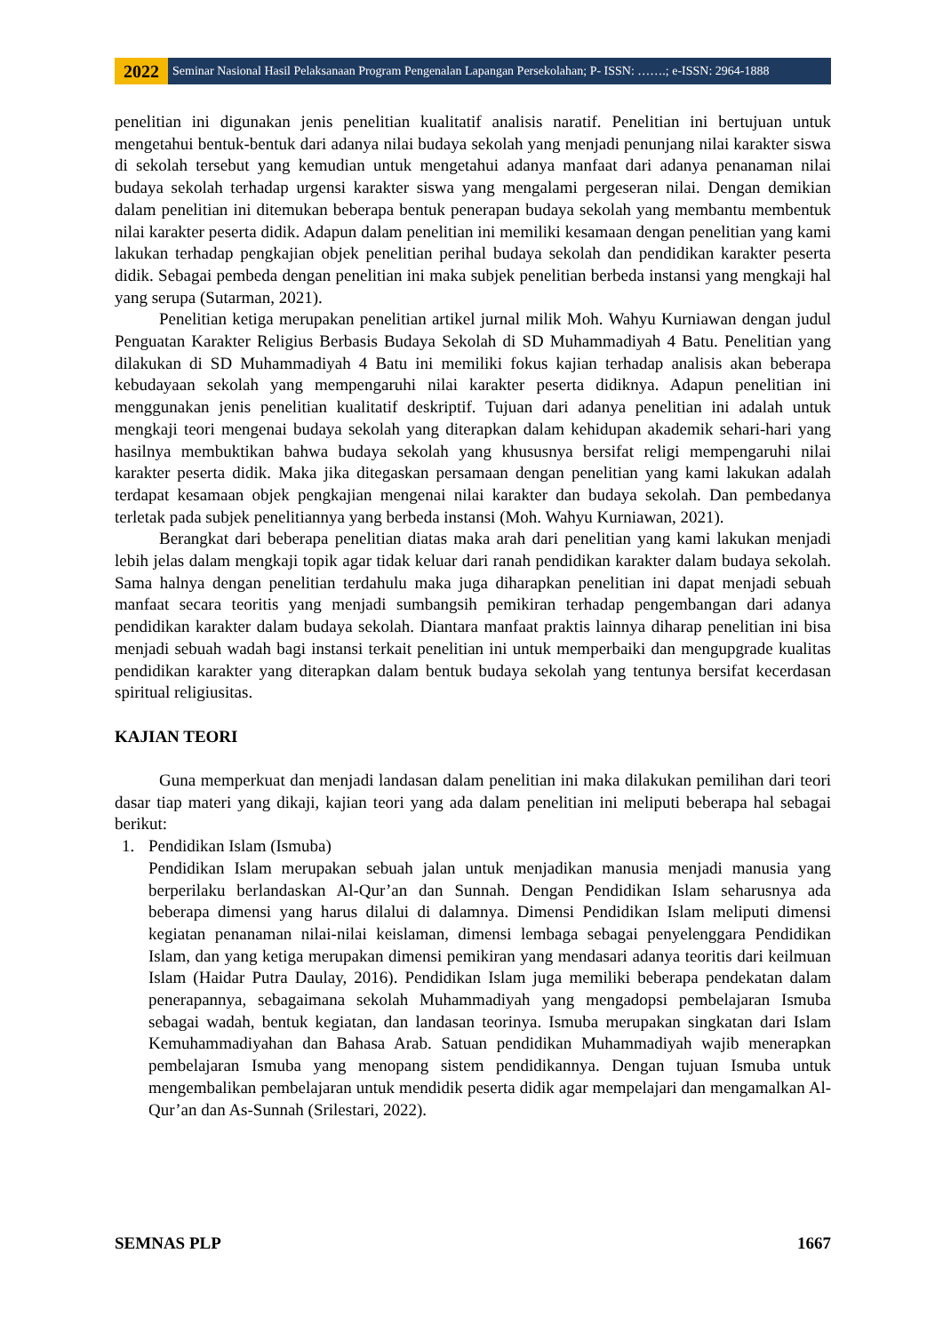2022
Seminar Nasional Hasil Pelaksanaan Program Pengenalan Lapangan Persekolahan; P- ISSN: …….; e-ISSN: 2964-1888
penelitian ini digunakan jenis penelitian kualitatif analisis naratif. Penelitian ini bertujuan untuk mengetahui bentuk-bentuk dari adanya nilai budaya sekolah yang menjadi penunjang nilai karakter siswa di sekolah tersebut yang kemudian untuk mengetahui adanya manfaat dari adanya penanaman nilai budaya sekolah terhadap urgensi karakter siswa yang mengalami pergeseran nilai. Dengan demikian dalam penelitian ini ditemukan beberapa bentuk penerapan budaya sekolah yang membantu membentuk nilai karakter peserta didik. Adapun dalam penelitian ini memiliki kesamaan dengan penelitian yang kami lakukan terhadap pengkajian objek penelitian perihal budaya sekolah dan pendidikan karakter peserta didik. Sebagai pembeda dengan penelitian ini maka subjek penelitian berbeda instansi yang mengkaji hal yang serupa (Sutarman, 2021).
Penelitian ketiga merupakan penelitian artikel jurnal milik Moh. Wahyu Kurniawan dengan judul Penguatan Karakter Religius Berbasis Budaya Sekolah di SD Muhammadiyah 4 Batu. Penelitian yang dilakukan di SD Muhammadiyah 4 Batu ini memiliki fokus kajian terhadap analisis akan beberapa kebudayaan sekolah yang mempengaruhi nilai karakter peserta didiknya. Adapun penelitian ini menggunakan jenis penelitian kualitatif deskriptif. Tujuan dari adanya penelitian ini adalah untuk mengkaji teori mengenai budaya sekolah yang diterapkan dalam kehidupan akademik sehari-hari yang hasilnya membuktikan bahwa budaya sekolah yang khususnya bersifat religi mempengaruhi nilai karakter peserta didik. Maka jika ditegaskan persamaan dengan penelitian yang kami lakukan adalah terdapat kesamaan objek pengkajian mengenai nilai karakter dan budaya sekolah. Dan pembedanya terletak pada subjek penelitiannya yang berbeda instansi (Moh. Wahyu Kurniawan, 2021).
Berangkat dari beberapa penelitian diatas maka arah dari penelitian yang kami lakukan menjadi lebih jelas dalam mengkaji topik agar tidak keluar dari ranah pendidikan karakter dalam budaya sekolah. Sama halnya dengan penelitian terdahulu maka juga diharapkan penelitian ini dapat menjadi sebuah manfaat secara teoritis yang menjadi sumbangsih pemikiran terhadap pengembangan dari adanya pendidikan karakter dalam budaya sekolah. Diantara manfaat praktis lainnya diharap penelitian ini bisa menjadi sebuah wadah bagi instansi terkait penelitian ini untuk memperbaiki dan mengupgrade kualitas pendidikan karakter yang diterapkan dalam bentuk budaya sekolah yang tentunya bersifat kecerdasan spiritual religiusitas.
KAJIAN TEORI
Guna memperkuat dan menjadi landasan dalam penelitian ini maka dilakukan pemilihan dari teori dasar tiap materi yang dikaji, kajian teori yang ada dalam penelitian ini meliputi beberapa hal sebagai berikut:
1. Pendidikan Islam (Ismuba)
Pendidikan Islam merupakan sebuah jalan untuk menjadikan manusia menjadi manusia yang berperilaku berlandaskan Al-Qur’an dan Sunnah. Dengan Pendidikan Islam seharusnya ada beberapa dimensi yang harus dilalui di dalamnya. Dimensi Pendidikan Islam meliputi dimensi kegiatan penanaman nilai-nilai keislaman, dimensi lembaga sebagai penyelenggara Pendidikan Islam, dan yang ketiga merupakan dimensi pemikiran yang mendasari adanya teoritis dari keilmuan Islam (Haidar Putra Daulay, 2016). Pendidikan Islam juga memiliki beberapa pendekatan dalam penerapannya, sebagaimana sekolah Muhammadiyah yang mengadopsi pembelajaran Ismuba sebagai wadah, bentuk kegiatan, dan landasan teorinya. Ismuba merupakan singkatan dari Islam Kemuhammadiyahan dan Bahasa Arab. Satuan pendidikan Muhammadiyah wajib menerapkan pembelajaran Ismuba yang menopang sistem pendidikannya. Dengan tujuan Ismuba untuk mengembalikan pembelajaran untuk mendidik peserta didik agar mempelajari dan mengamalkan Al-Qur’an dan As-Sunnah (Srilestari, 2022).
SEMNAS PLP 1667